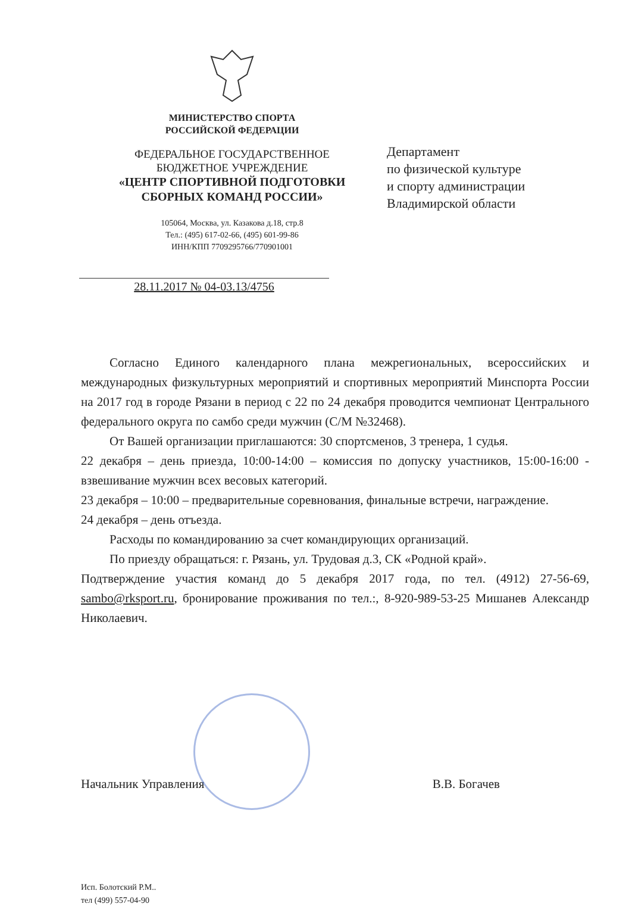МИНИСТЕРСТВО СПОРТА
РОССИЙСКОЙ ФЕДЕРАЦИИ
ФЕДЕРАЛЬНОЕ ГОСУДАРСТВЕННОЕ
БЮДЖЕТНОЕ УЧРЕЖДЕНИЕ
«ЦЕНТР СПОРТИВНОЙ ПОДГОТОВКИ
СБОРНЫХ КОМАНД РОССИИ»
105064, Москва, ул. Казакова д.18, стр.8
Тел.: (495) 617-02-66, (495) 601-99-86
ИНН/КПП 7709295766/770901001
28.11.2017 № 04-03.13/4756
Департамент
по физической культуре
и спорту администрации
Владимирской области
Согласно Единого календарного плана межрегиональных, всероссийских и международных физкультурных мероприятий и спортивных мероприятий Минспорта России на 2017 год в городе Рязани в период с 22 по 24 декабря проводится чемпионат Центрального федерального округа по самбо среди мужчин (С/М №32468).
От Вашей организации приглашаются: 30 спортсменов, 3 тренера, 1 судья.
22 декабря – день приезда, 10:00-14:00 – комиссия по допуску участников, 15:00-16:00 - взвешивание мужчин всех весовых категорий.
23 декабря – 10:00 – предварительные соревнования, финальные встречи, награждение.
24 декабря – день отъезда.
Расходы по командированию за счет командирующих организаций.
По приезду обращаться: г. Рязань, ул. Трудовая д.3, СК «Родной край».
Подтверждение участия команд до 5 декабря 2017 года, по тел. (4912) 27-56-69, sambo@rksport.ru, бронирование проживания по тел.:, 8-920-989-53-25 Мишанев Александр Николаевич.
Начальник Управления В.В. Богачев
Исп. Болотский Р.М..
тел (499) 557-04-90